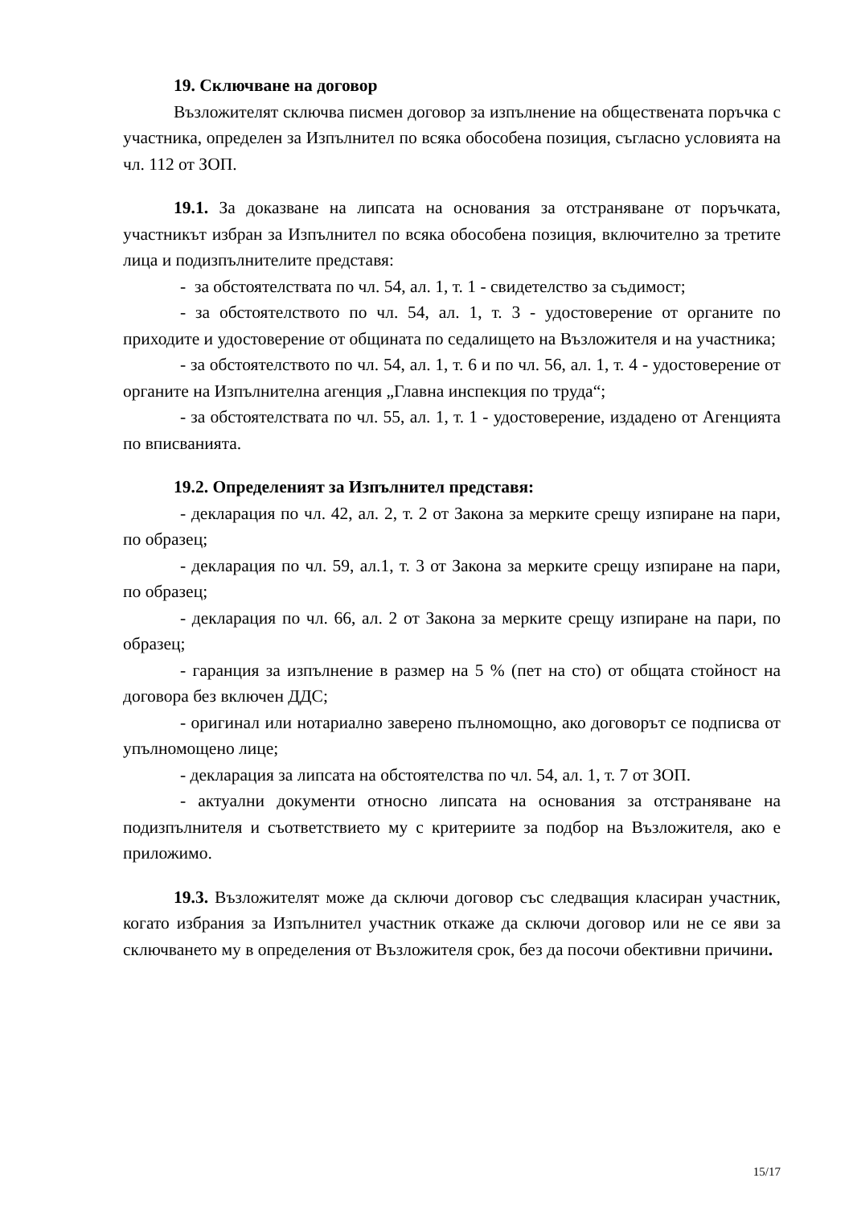19. Сключване на договор
Възложителят сключва писмен договор за изпълнение на обществената поръчка с участника, определен за Изпълнител по всяка обособена позиция, съгласно условията на чл. 112 от ЗОП.
19.1. За доказване на липсата на основания за отстраняване от поръчката, участникът избран за Изпълнител по всяка обособена позиция, включително за третите лица и подизпълнителите представя:
- за обстоятелствата по чл. 54, ал. 1, т. 1 - свидетелство за съдимост;
- за обстоятелството по чл. 54, ал. 1, т. 3 - удостоверение от органите по приходите и удостоверение от общината по седалището на Възложителя и на участника;
- за обстоятелството по чл. 54, ал. 1, т. 6 и по чл. 56, ал. 1, т. 4 - удостоверение от органите на Изпълнителна агенция „Главна инспекция по труда“;
- за обстоятелствата по чл. 55, ал. 1, т. 1 - удостоверение, издадено от Агенцията по вписванията.
19.2. Определеният за Изпълнител представя:
- декларация по чл. 42, ал. 2, т. 2 от Закона за мерките срещу изпиране на пари, по образец;
- декларация по чл. 59, ал.1, т. 3 от Закона за мерките срещу изпиране на пари, по образец;
- декларация по чл. 66, ал. 2 от Закона за мерките срещу изпиране на пари, по образец;
- гаранция за изпълнение в размер на 5 % (пет на сто) от общата стойност на договора без включен ДДС;
- оригинал или нотариално заверено пълномощно, ако договорът се подписва от упълномощено лице;
- декларация за липсата на обстоятелства по чл. 54, ал. 1, т. 7 от ЗОП.
- актуални документи относно липсата на основания за отстраняване на подизпълнителя и съответствието му с критериите за подбор на Възложителя, ако е приложимо.
19.3. Възложителят може да сключи договор със следващия класиран участник, когато избрания за Изпълнител участник откаже да сключи договор или не се яви за сключването му в определения от Възложителя срок, без да посочи обективни причини.
15/17